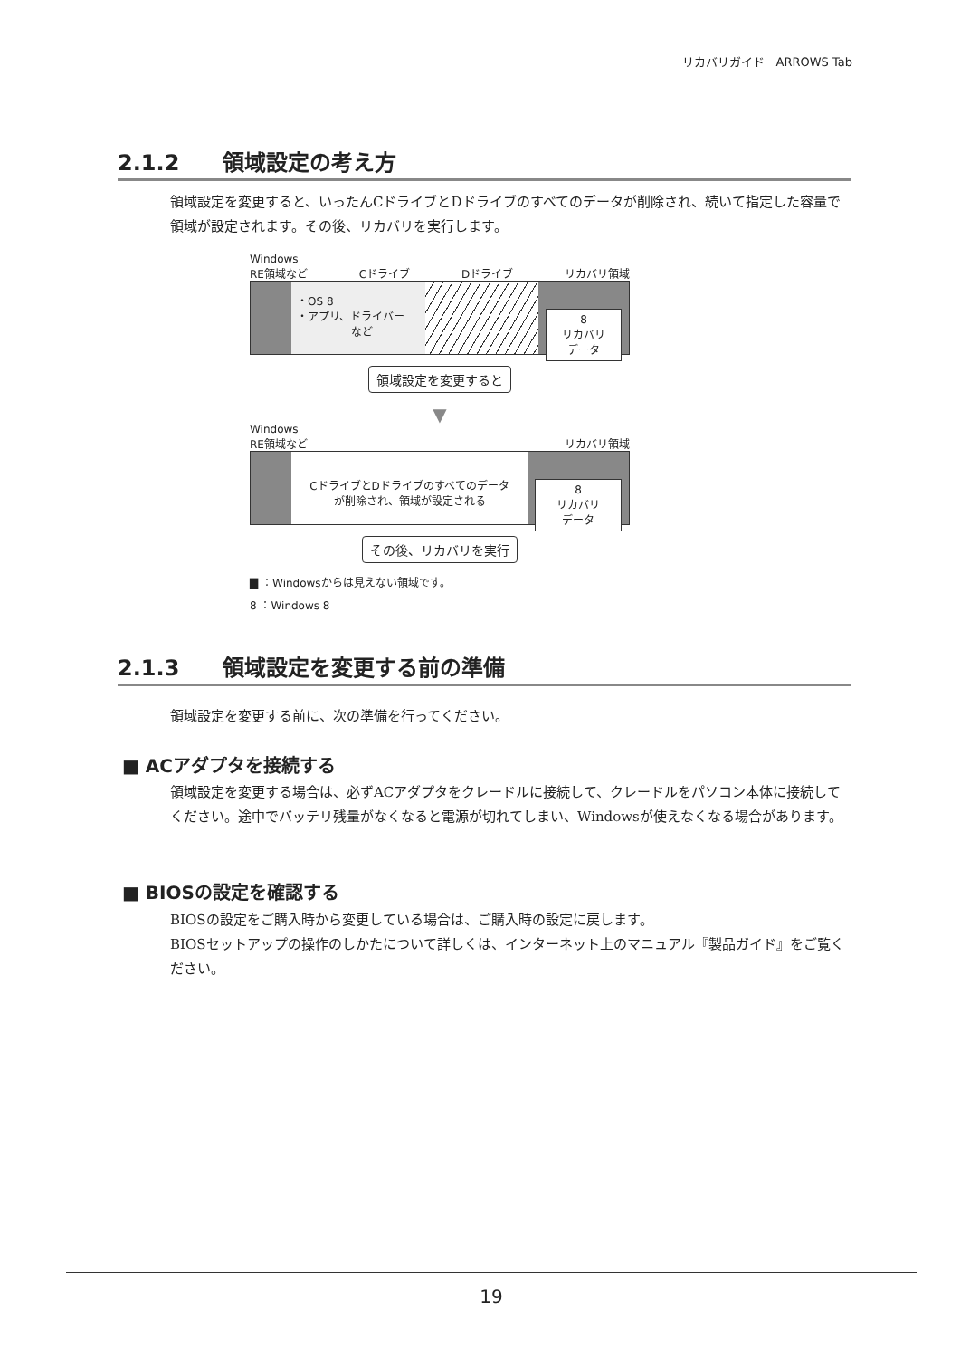リカバリガイド　ARROWS Tab
2.1.2　　領域設定の考え方
領域設定を変更すると、いったんCドライブとDドライブのすべてのデータが削除され、続いて指定した容量で領域が設定されます。その後、リカバリを実行します。
Windows
RE領域など Cドライブ Dドライブ リカバリ領域
・OS 8
・アプリ、ドライバー
　　　　　など
8
リカバリ
データ
領域設定を変更すると
▼
Windows
RE領域など リカバリ領域
CドライブとDドライブのすべてのデータ
が削除され、領域が設定される
8
リカバリ
データ
その後、リカバリを実行
▇ ：Windowsからは見えない領域です。
8 ：Windows 8
2.1.3　　領域設定を変更する前の準備
領域設定を変更する前に、次の準備を行ってください。
■ ACアダプタを接続する
領域設定を変更する場合は、必ずACアダプタをクレードルに接続して、クレードルをパソコン本体に接続してください。途中でバッテリ残量がなくなると電源が切れてしまい、Windowsが使えなくなる場合があります。
■ BIOSの設定を確認する
BIOSの設定をご購入時から変更している場合は、ご購入時の設定に戻します。
BIOSセットアップの操作のしかたについて詳しくは、インターネット上のマニュアル『製品ガイド』をご覧ください。
19